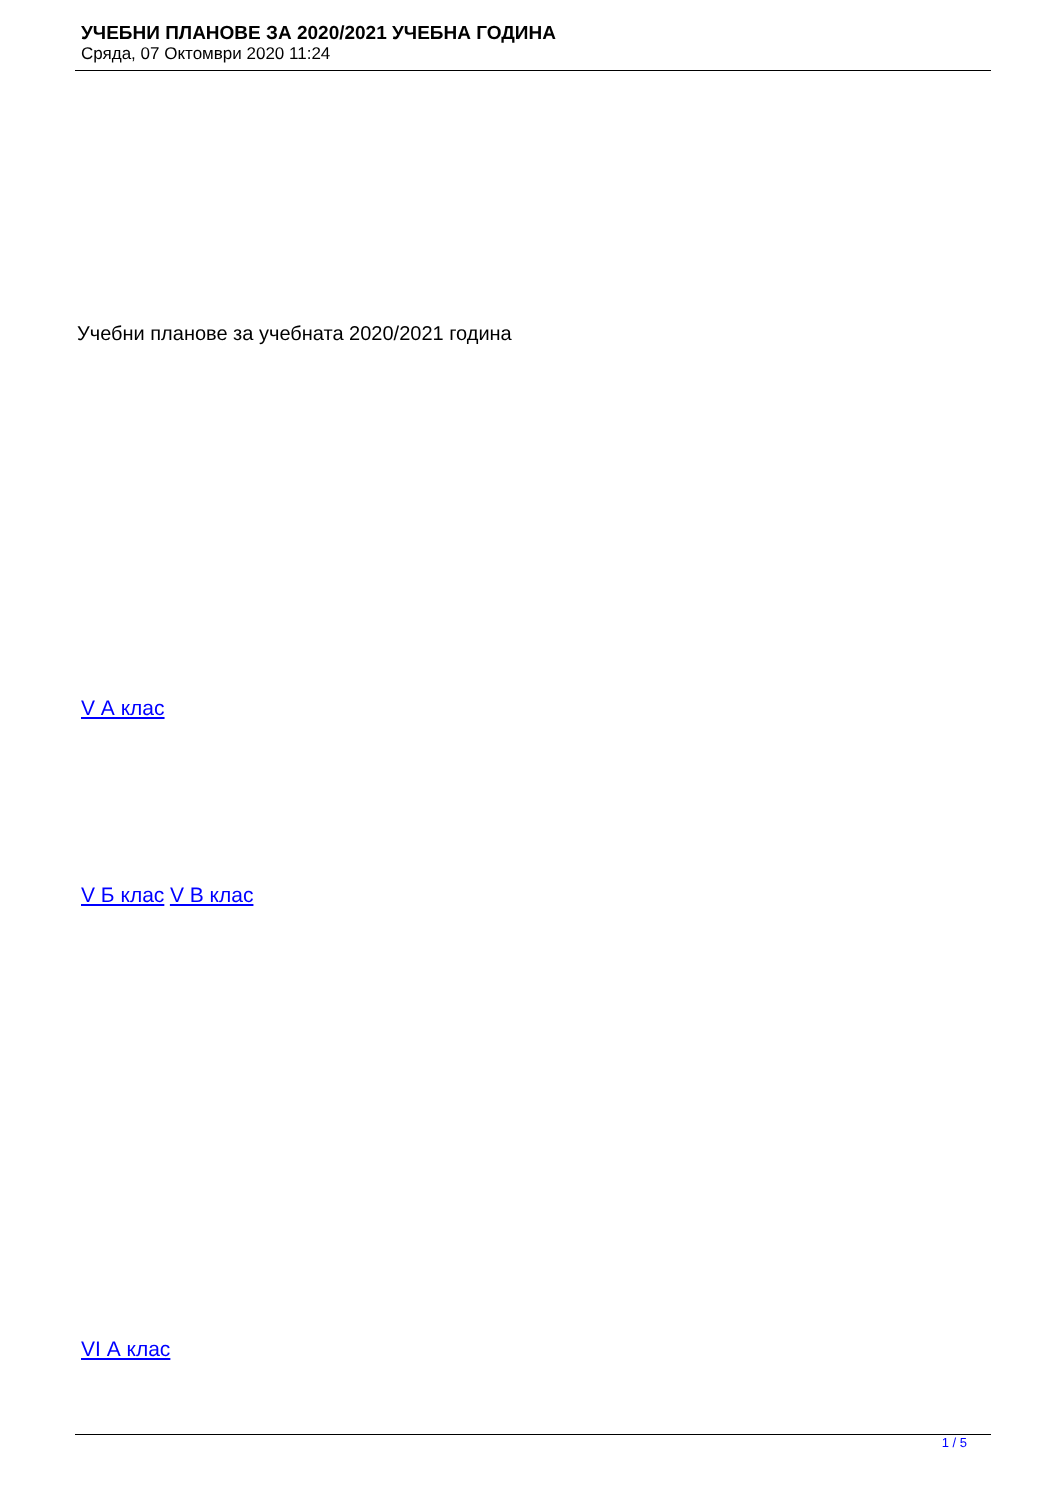УЧЕБНИ ПЛАНОВЕ ЗА 2020/2021 УЧЕБНА ГОДИНА
Сряда, 07 Октомври 2020 11:24
Учебни планове за учебната 2020/2021 година
V А клас
V Б клас V В клас
VI А клас
1 / 5